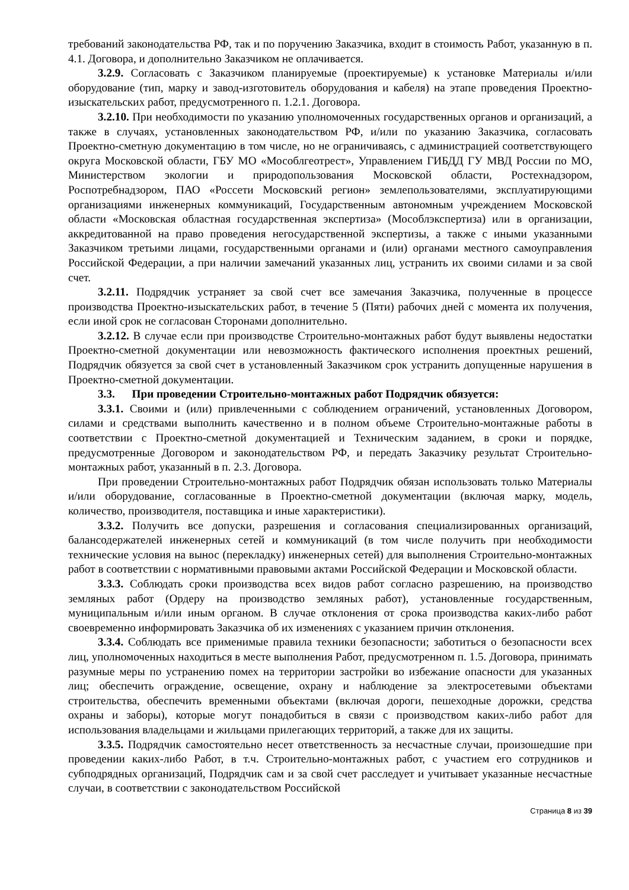требований законодательства РФ, так и по поручению Заказчика, входит в стоимость Работ, указанную в п. 4.1. Договора, и дополнительно Заказчиком не оплачивается.
3.2.9. Согласовать с Заказчиком планируемые (проектируемые) к установке Материалы и/или оборудование (тип, марку и завод-изготовитель оборудования и кабеля) на этапе проведения Проектно-изыскательских работ, предусмотренного п. 1.2.1. Договора.
3.2.10. При необходимости по указанию уполномоченных государственных органов и организаций, а также в случаях, установленных законодательством РФ, и/или по указанию Заказчика, согласовать Проектно-сметную документацию в том числе, но не ограничиваясь, с администрацией соответствующего округа Московской области, ГБУ МО «Мособлгеотрест», Управлением ГИБДД ГУ МВД России по МО, Министерством экологии и природопользования Московской области, Ростехнадзором, Роспотребнадзором, ПАО «Россети Московский регион» землепользователями, эксплуатирующими организациями инженерных коммуникаций, Государственным автономным учреждением Московской области «Московская областная государственная экспертиза» (Мособлэкспертиза) или в организации, аккредитованной на право проведения негосударственной экспертизы, а также с иными указанными Заказчиком третьими лицами, государственными органами и (или) органами местного самоуправления Российской Федерации, а при наличии замечаний указанных лиц, устранить их своими силами и за свой счет.
3.2.11. Подрядчик устраняет за свой счет все замечания Заказчика, полученные в процессе производства Проектно-изыскательских работ, в течение 5 (Пяти) рабочих дней с момента их получения, если иной срок не согласован Сторонами дополнительно.
3.2.12. В случае если при производстве Строительно-монтажных работ будут выявлены недостатки Проектно-сметной документации или невозможность фактического исполнения проектных решений, Подрядчик обязуется за свой счет в установленный Заказчиком срок устранить допущенные нарушения в Проектно-сметной документации.
3.3. При проведении Строительно-монтажных работ Подрядчик обязуется:
3.3.1. Своими и (или) привлеченными с соблюдением ограничений, установленных Договором, силами и средствами выполнить качественно и в полном объеме Строительно-монтажные работы в соответствии с Проектно-сметной документацией и Техническим заданием, в сроки и порядке, предусмотренные Договором и законодательством РФ, и передать Заказчику результат Строительно-монтажных работ, указанный в п. 2.3. Договора.
При проведении Строительно-монтажных работ Подрядчик обязан использовать только Материалы и/или оборудование, согласованные в Проектно-сметной документации (включая марку, модель, количество, производителя, поставщика и иные характеристики).
3.3.2. Получить все допуски, разрешения и согласования специализированных организаций, балансодержателей инженерных сетей и коммуникаций (в том числе получить при необходимости технические условия на вынос (перекладку) инженерных сетей) для выполнения Строительно-монтажных работ в соответствии с нормативными правовыми актами Российской Федерации и Московской области.
3.3.3. Соблюдать сроки производства всех видов работ согласно разрешению, на производство земляных работ (Ордеру на производство земляных работ), установленные государственным, муниципальным и/или иным органом. В случае отклонения от срока производства каких-либо работ своевременно информировать Заказчика об их изменениях с указанием причин отклонения.
3.3.4. Соблюдать все применимые правила техники безопасности; заботиться о безопасности всех лиц, уполномоченных находиться в месте выполнения Работ, предусмотренном п. 1.5. Договора, принимать разумные меры по устранению помех на территории застройки во избежание опасности для указанных лиц; обеспечить ограждение, освещение, охрану и наблюдение за электросетевыми объектами строительства, обеспечить временными объектами (включая дороги, пешеходные дорожки, средства охраны и заборы), которые могут понадобиться в связи с производством каких-либо работ для использования владельцами и жильцами прилегающих территорий, а также для их защиты.
3.3.5. Подрядчик самостоятельно несет ответственность за несчастные случаи, произошедшие при проведении каких-либо Работ, в т.ч. Строительно-монтажных работ, с участием его сотрудников и субподрядных организаций, Подрядчик сам и за свой счет расследует и учитывает указанные несчастные случаи, в соответствии с законодательством Российской
Страница 8 из 39